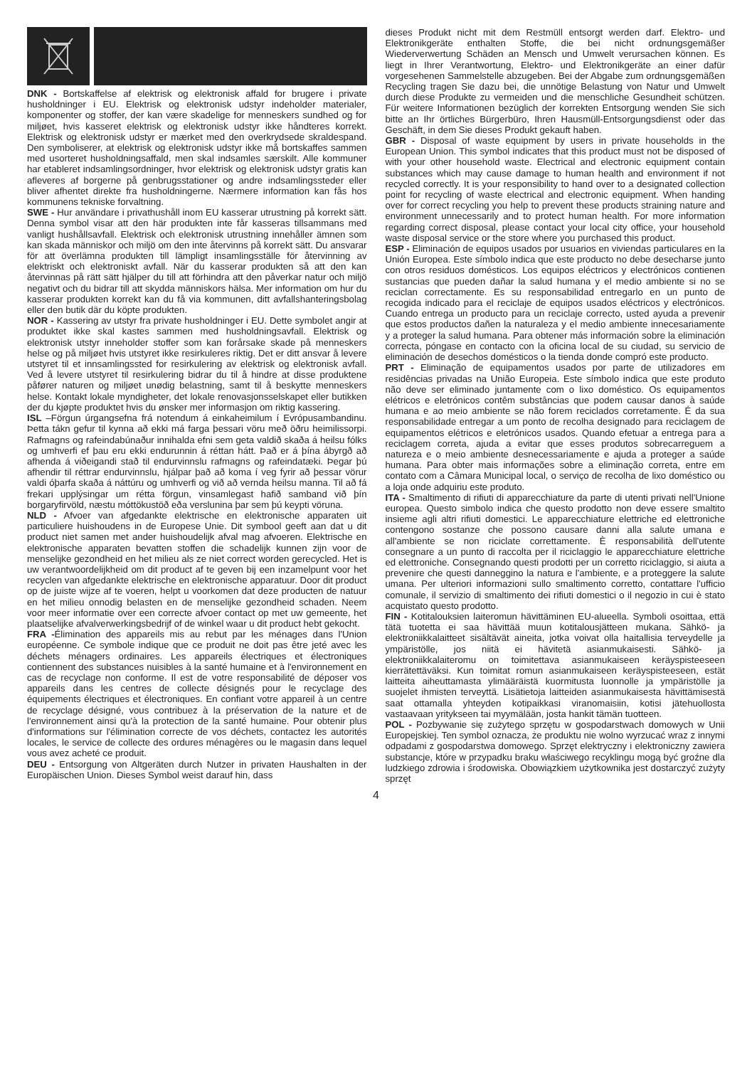DNK - Bortskaffelse af elektrisk og elektronisk affald for brugere i private husholdninger i EU. Elektrisk og elektronisk udstyr indeholder materialer, komponenter og stoffer, der kan være skadelige for menneskers sundhed og for miljøet, hvis kasseret elektrisk og elektronisk udstyr ikke håndteres korrekt. Elektrisk og elektronisk udstyr er mærket med den overkrydsede skraldespand. Den symboliserer, at elektrisk og elektronisk udstyr ikke må bortskaffes sammen med usorteret husholdningsaffald, men skal indsamles særskilt. Alle kommuner har etableret indsamlingsordninger, hvor elektrisk og elektronisk udstyr gratis kan afleveres af borgerne på genbrugsstationer og andre indsamlingssteder eller bliver afhentet direkte fra husholdningerne. Nærmere information kan fås hos kommunens tekniske forvaltning.
SWE - Hur användare i privathushåll inom EU kasserar utrustning på korrekt sätt. Denna symbol visar att den här produkten inte får kasseras tillsammans med vanligt hushållsavfall. Elektrisk och elektronisk utrustning innehåller ämnen som kan skada människor och miljö om den inte återvinns på korrekt sätt. Du ansvarar för att överlämna produkten till lämpligt insamlingsställe för återvinning av elektriskt och elektroniskt avfall. När du kasserar produkten så att den kan återvinnas på rätt sätt hjälper du till att förhindra att den påverkar natur och miljö negativt och du bidrar till att skydda människors hälsa. Mer information om hur du kasserar produkten korrekt kan du få via kommunen, ditt avfallshanteringsbolag eller den butik där du köpte produkten.
NOR - Kassering av utstyr fra private husholdninger i EU. Dette symbolet angir at produktet ikke skal kastes sammen med husholdningsavfall. Elektrisk og elektronisk utstyr inneholder stoffer som kan forårsake skade på menneskers helse og på miljøet hvis utstyret ikke resirkuleres riktig. Det er ditt ansvar å levere utstyret til et innsamlingssted for resirkulering av elektrisk og elektronisk avfall. Ved å levere utstyret til resirkulering bidrar du til å hindre at disse produktene påfører naturen og miljøet unødig belastning, samt til å beskytte menneskers helse. Kontakt lokale myndigheter, det lokale renovasjonsselskapet eller butikken der du kjøpte produktet hvis du ønsker mer informasjon om riktig kassering.
ISL –Förgun úrgangsefna frá notendum á einkaheimilum í Evrópusambandinu. Þetta tákn gefur til kynna að ekki má farga þessari vöru með öðru heimilissorpi. Rafmagns og rafeindabúnaður innihalda efni sem geta valdið skaða á heilsu fólks og umhverfi ef þau eru ekki endurunnin á réttan hátt. Það er á þína ábyrgð að afhenda á viðeigandi stað til endurvinnslu rafmagns og rafeindatæki. Þegar þú afhendir til réttrar endurvinnslu, hjálpar það að koma í veg fyrir að þessar vörur valdi óþarfa skaða á náttúru og umhverfi og við að vernda heilsu manna. Til að fá frekari upplýsingar um rétta förgun, vinsamlegast hafið samband við þín borgaryfirvöld, næstu móttökustöð eða verslunina þar sem þú keypti vöruna.
NLD - Afvoer van afgedankte elektrische en elektronische apparaten uit particuliere huishoudens in de Europese Unie. Dit symbool geeft aan dat u dit product niet samen met ander huishoudelijk afval mag afvoeren. Elektrische en elektronische apparaten bevatten stoffen die schadelijk kunnen zijn voor de menselijke gezondheid en het milieu als ze niet correct worden gerecycled. Het is uw verantwoordelijkheid om dit product af te geven bij een inzamelpunt voor het recyclen van afgedankte elektrische en elektronische apparatuur. Door dit product op de juiste wijze af te voeren, helpt u voorkomen dat deze producten de natuur en het milieu onnodig belasten en de menselijke gezondheid schaden. Neem voor meer informatie over een correcte afvoer contact op met uw gemeente, het plaatselijke afvalverwerkingsbedrijf of de winkel waar u dit product hebt gekocht.
FRA -Élimination des appareils mis au rebut par les ménages dans l'Union européenne. Ce symbole indique que ce produit ne doit pas être jeté avec les déchets ménagers ordinaires. Les appareils électriques et électroniques contiennent des substances nuisibles à la santé humaine et à l'environnement en cas de recyclage non conforme. Il est de votre responsabilité de déposer vos appareils dans les centres de collecte désignés pour le recyclage des équipements électriques et électroniques. En confiant votre appareil à un centre de recyclage désigné, vous contribuez à la préservation de la nature et de l'environnement ainsi qu'à la protection de la santé humaine. Pour obtenir plus d'informations sur l'élimination correcte de vos déchets, contactez les autorités locales, le service de collecte des ordures ménagères ou le magasin dans lequel vous avez acheté ce produit.
DEU - Entsorgung von Altgeräten durch Nutzer in privaten Haushalten in der Europäischen Union. Dieses Symbol weist darauf hin, dass
dieses Produkt nicht mit dem Restmüll entsorgt werden darf. Elektro- und Elektronikgeräte enthalten Stoffe, die bei nicht ordnungsgemäßer Wiederverwertung Schäden an Mensch und Umwelt verursachen können. Es liegt in Ihrer Verantwortung, Elektro- und Elektronikgeräte an einer dafür vorgesehenen Sammelstelle abzugeben. Bei der Abgabe zum ordnungsgemäßen Recycling tragen Sie dazu bei, die unnötige Belastung von Natur und Umwelt durch diese Produkte zu vermeiden und die menschliche Gesundheit schützen. Für weitere Informationen bezüglich der korrekten Entsorgung wenden Sie sich bitte an Ihr örtliches Bürgerbüro, Ihren Hausmüll-Entsorgungsdienst oder das Geschäft, in dem Sie dieses Produkt gekauft haben.
GBR - Disposal of waste equipment by users in private households in the European Union. This symbol indicates that this product must not be disposed of with your other household waste. Electrical and electronic equipment contain substances which may cause damage to human health and environment if not recycled correctly. It is your responsibility to hand over to a designated collection point for recycling of waste electrical and electronic equipment. When handing over for correct recycling you help to prevent these products straining nature and environment unnecessarily and to protect human health. For more information regarding correct disposal, please contact your local city office, your household waste disposal service or the store where you purchased this product.
ESP - Eliminación de equipos usados por usuarios en viviendas particulares en la Unión Europea. Este símbolo indica que este producto no debe desecharse junto con otros residuos domésticos. Los equipos eléctricos y electrónicos contienen sustancias que pueden dañar la salud humana y el medio ambiente si no se reciclan correctamente. Es su responsabilidad entregarlo en un punto de recogida indicado para el reciclaje de equipos usados eléctricos y electrónicos. Cuando entrega un producto para un reciclaje correcto, usted ayuda a prevenir que estos productos dañen la naturaleza y el medio ambiente innecesariamente y a proteger la salud humana. Para obtener más información sobre la eliminación correcta, póngase en contacto con la oficina local de su ciudad, su servicio de eliminación de desechos domésticos o la tienda donde compró este producto.
PRT - Eliminação de equipamentos usados por parte de utilizadores em residências privadas na União Europeia. Este símbolo indica que este produto não deve ser eliminado juntamente com o lixo doméstico. Os equipamentos elétricos e eletrónicos contêm substâncias que podem causar danos à saúde humana e ao meio ambiente se não forem reciclados corretamente. É da sua responsabilidade entregar a um ponto de recolha designado para reciclagem de equipamentos elétricos e eletrónicos usados. Quando efetuar a entrega para a reciclagem correta, ajuda a evitar que esses produtos sobrecarreguem a natureza e o meio ambiente desnecessariamente e ajuda a proteger a saúde humana. Para obter mais informações sobre a eliminação correta, entre em contato com a Câmara Municipal local, o serviço de recolha de lixo doméstico ou a loja onde adquiriu este produto.
ITA - Smaltimento di rifiuti di apparecchiature da parte di utenti privati nell'Unione europea. Questo simbolo indica che questo prodotto non deve essere smaltito insieme agli altri rifiuti domestici. Le apparecchiature elettriche ed elettroniche contengono sostanze che possono causare danni alla salute umana e all'ambiente se non riciclate correttamente. È responsabilità dell'utente consegnare a un punto di raccolta per il riciclaggio le apparecchiature elettriche ed elettroniche. Consegnando questi prodotti per un corretto riciclaggio, si aiuta a prevenire che questi danneggino la natura e l'ambiente, e a proteggere la salute umana. Per ulteriori informazioni sullo smaltimento corretto, contattare l'ufficio comunale, il servizio di smaltimento dei rifiuti domestici o il negozio in cui è stato acquistato questo prodotto.
FIN - Kotitalouksien laiteromun hävittäminen EU-alueella. Symboli osoittaa, että tätä tuotetta ei saa hävittää muun kotitalousjätteen mukana. Sähkö- ja elektroniikkalaitteet sisältävät aineita, jotka voivat olla haitallisia terveydelle ja ympäristölle, jos niitä ei hävitetä asianmukaisesti. Sähkö- ja elektroniikkalaiteromu on toimitettava asianmukaiseen keräyspisteeseen kierrätettäväksi. Kun toimitat romun asianmukaiseen keräyspisteeseen, estät laitteita aiheuttamasta ylimääräistä kuormitusta luonnolle ja ympäristölle ja suojelet ihmisten terveyttä. Lisätietoja laitteiden asianmukaisesta hävittämisestä saat ottamalla yhteyden kotipaikkasi viranomaisiin, kotisi jätehuollosta vastaavaan yritykseen tai myymälään, josta hankit tämän tuotteen.
POL - Pozbywanie się zużytego sprzętu w gospodarstwach domowych w Unii Europejskiej. Ten symbol oznacza, że produktu nie wolno wyrzucać wraz z innymi odpadami z gospodarstwa domowego. Sprzęt elektryczny i elektroniczny zawiera substancje, które w przypadku braku właściwego recyklingu mogą być groźne dla ludzkiego zdrowia i środowiska. Obowiązkiem użytkownika jest dostarczyć zużyty sprzęt
4